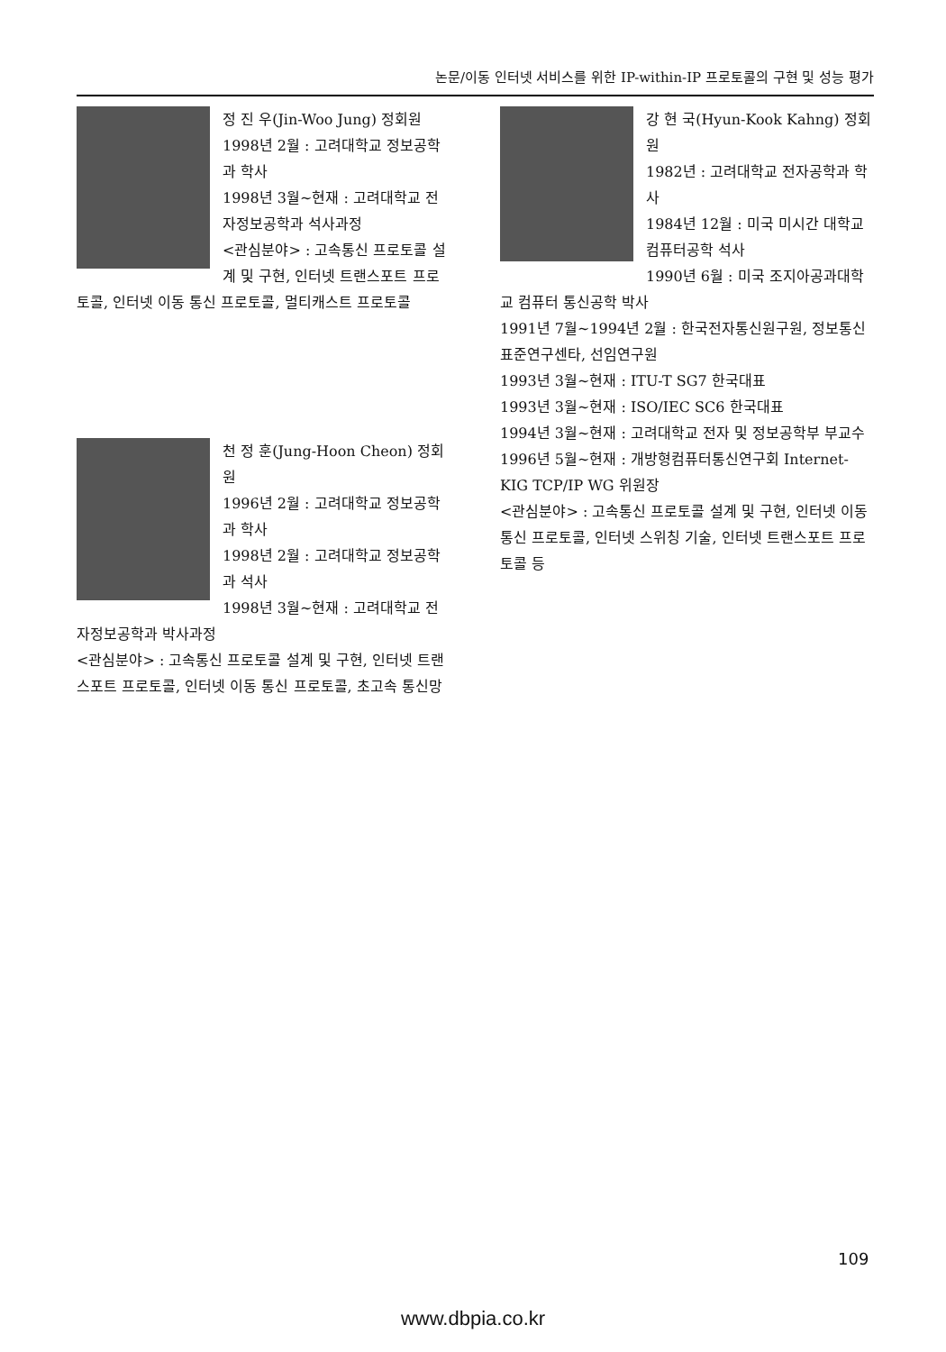논문/이동 인터넷 서비스를 위한 IP-within-IP 프로토콜의 구현 및 성능 평가
정 진 우(Jin-Woo Jung) 정회원
1998년 2월 : 고려대학교 정보공학과 학사
1998년 3월~현재 : 고려대학교 전자정보공학과 석사과정
<관심분야> : 고속통신 프로토콜 설계 및 구현, 인터넷 트랜스포트 프로토콜, 인터넷 이동 통신 프로토콜, 멀티캐스트 프로토콜
천 정 훈(Jung-Hoon Cheon) 정회원
1996년 2월 : 고려대학교 정보공학과 학사
1998년 2월 : 고려대학교 정보공학과 석사
1998년 3월~현재 : 고려대학교 전자정보공학과 박사과정
<관심분야> : 고속통신 프로토콜 설계 및 구현, 인터넷 트랜스포트 프로토콜, 인터넷 이동 통신 프로토콜, 초고속 통신망
강 현 국(Hyun-Kook Kahng) 정회원
1982년 : 고려대학교 전자공학과 학사
1984년 12월 : 미국 미시간 대학교 컴퓨터공학 석사
1990년 6월 : 미국 조지아공과대학교 컴퓨터 통신공학 박사
1991년 7월~1994년 2월 : 한국전자통신원구원, 정보통신표준연구센타, 선임연구원
1993년 3월~현재 : ITU-T SG7 한국대표
1993년 3월~현재 : ISO/IEC SC6 한국대표
1994년 3월~현재 : 고려대학교 전자 및 정보공학부 부교수
1996년 5월~현재 : 개방형컴퓨터통신연구회 Internet-KIG TCP/IP WG 위원장
<관심분야> : 고속통신 프로토콜 설계 및 구현, 인터넷 이동 통신 프로토콜, 인터넷 스위칭 기술, 인터넷 트랜스포트 프로토콜 등
109
www.dbpia.co.kr